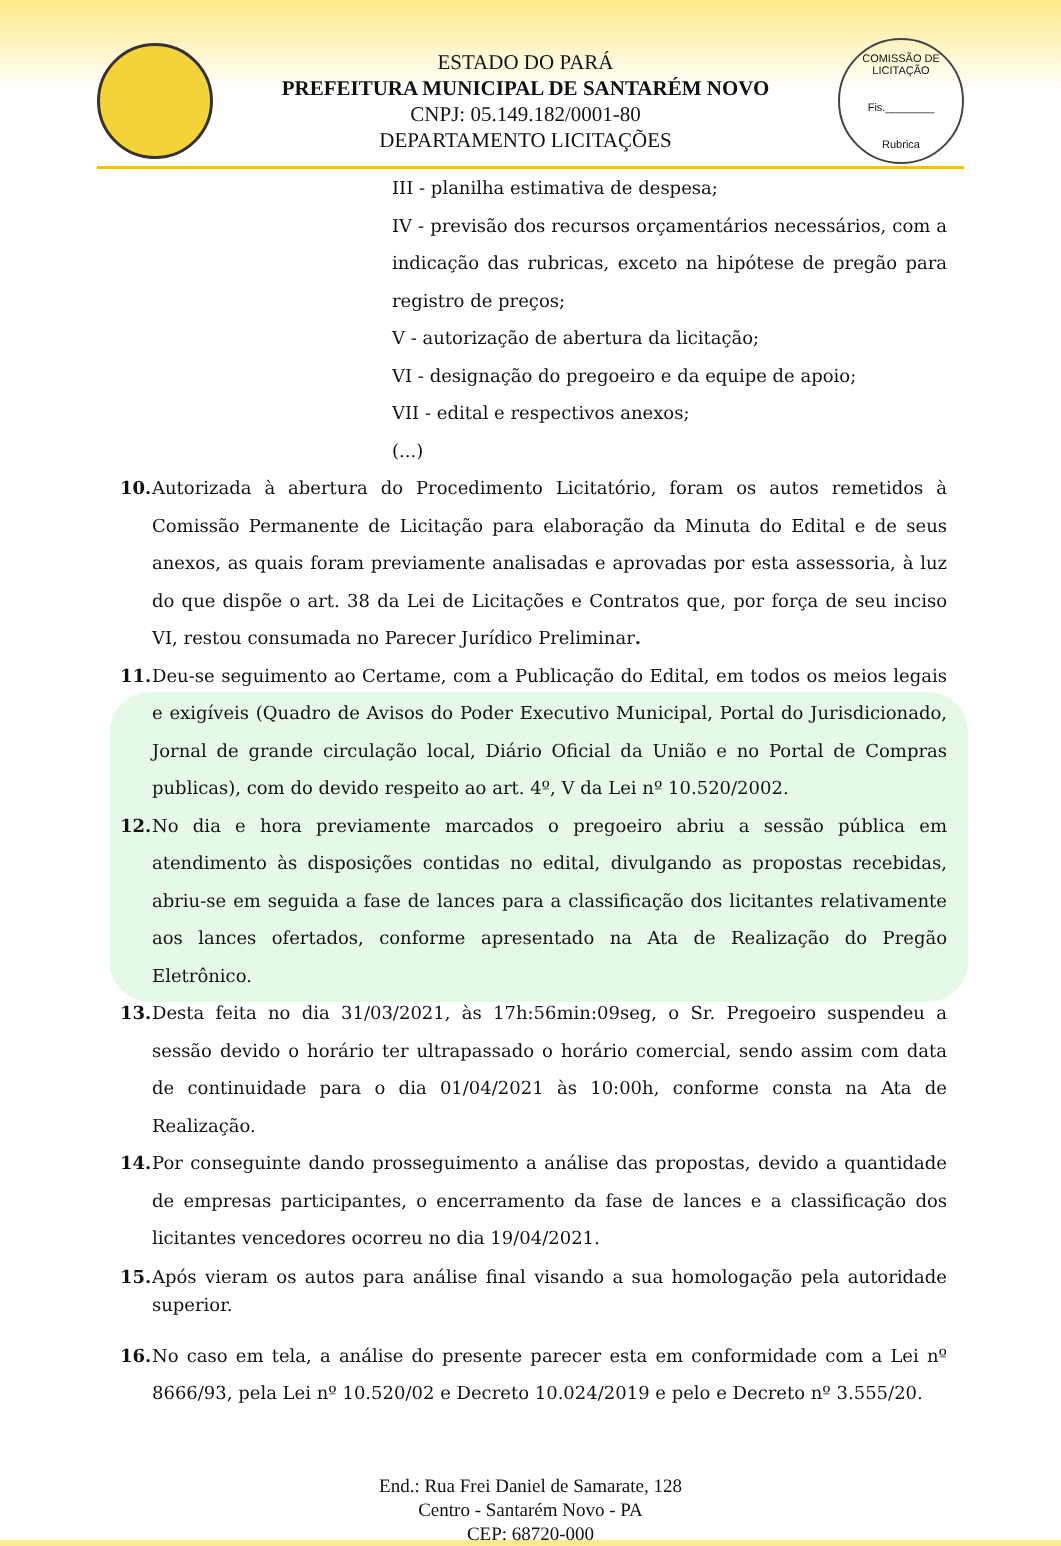ESTADO DO PARÁ
PREFEITURA MUNICIPAL DE SANTARÉM NOVO
CNPJ: 05.149.182/0001-80
DEPARTAMENTO LICITAÇÕES
COMISSÃO DE LICITAÇÃO
Fis.________
Rubrica
III - planilha estimativa de despesa;
IV - previsão dos recursos orçamentários necessários, com a indicação das rubricas, exceto na hipótese de pregão para registro de preços;
V - autorização de abertura da licitação;
VI - designação do pregoeiro e da equipe de apoio;
VII - edital e respectivos anexos;
(...)
10. Autorizada à abertura do Procedimento Licitatório, foram os autos remetidos à Comissão Permanente de Licitação para elaboração da Minuta do Edital e de seus anexos, as quais foram previamente analisadas e aprovadas por esta assessoria, à luz do que dispõe o art. 38 da Lei de Licitações e Contratos que, por força de seu inciso VI, restou consumada no Parecer Jurídico Preliminar.
11. Deu-se seguimento ao Certame, com a Publicação do Edital, em todos os meios legais e exigíveis (Quadro de Avisos do Poder Executivo Municipal, Portal do Jurisdicionado, Jornal de grande circulação local, Diário Oficial da União e no Portal de Compras publicas), com do devido respeito ao art. 4º, V da Lei nº 10.520/2002.
12. No dia e hora previamente marcados o pregoeiro abriu a sessão pública em atendimento às disposições contidas no edital, divulgando as propostas recebidas, abriu-se em seguida a fase de lances para a classificação dos licitantes relativamente aos lances ofertados, conforme apresentado na Ata de Realização do Pregão Eletrônico.
13. Desta feita no dia 31/03/2021, às 17h:56min:09seg, o Sr. Pregoeiro suspendeu a sessão devido o horário ter ultrapassado o horário comercial, sendo assim com data de continuidade para o dia 01/04/2021 às 10:00h, conforme consta na Ata de Realização.
14. Por conseguinte dando prosseguimento a análise das propostas, devido a quantidade de empresas participantes, o encerramento da fase de lances e a classificação dos licitantes vencedores ocorreu no dia 19/04/2021.
15. Após vieram os autos para análise final visando a sua homologação pela autoridade superior.
16. No caso em tela, a análise do presente parecer esta em conformidade com a Lei nº 8666/93, pela Lei nº 10.520/02 e Decreto 10.024/2019 e pelo e Decreto nº 3.555/20.
End.: Rua Frei Daniel de Samarate, 128
Centro - Santarém Novo - PA
CEP: 68720-000